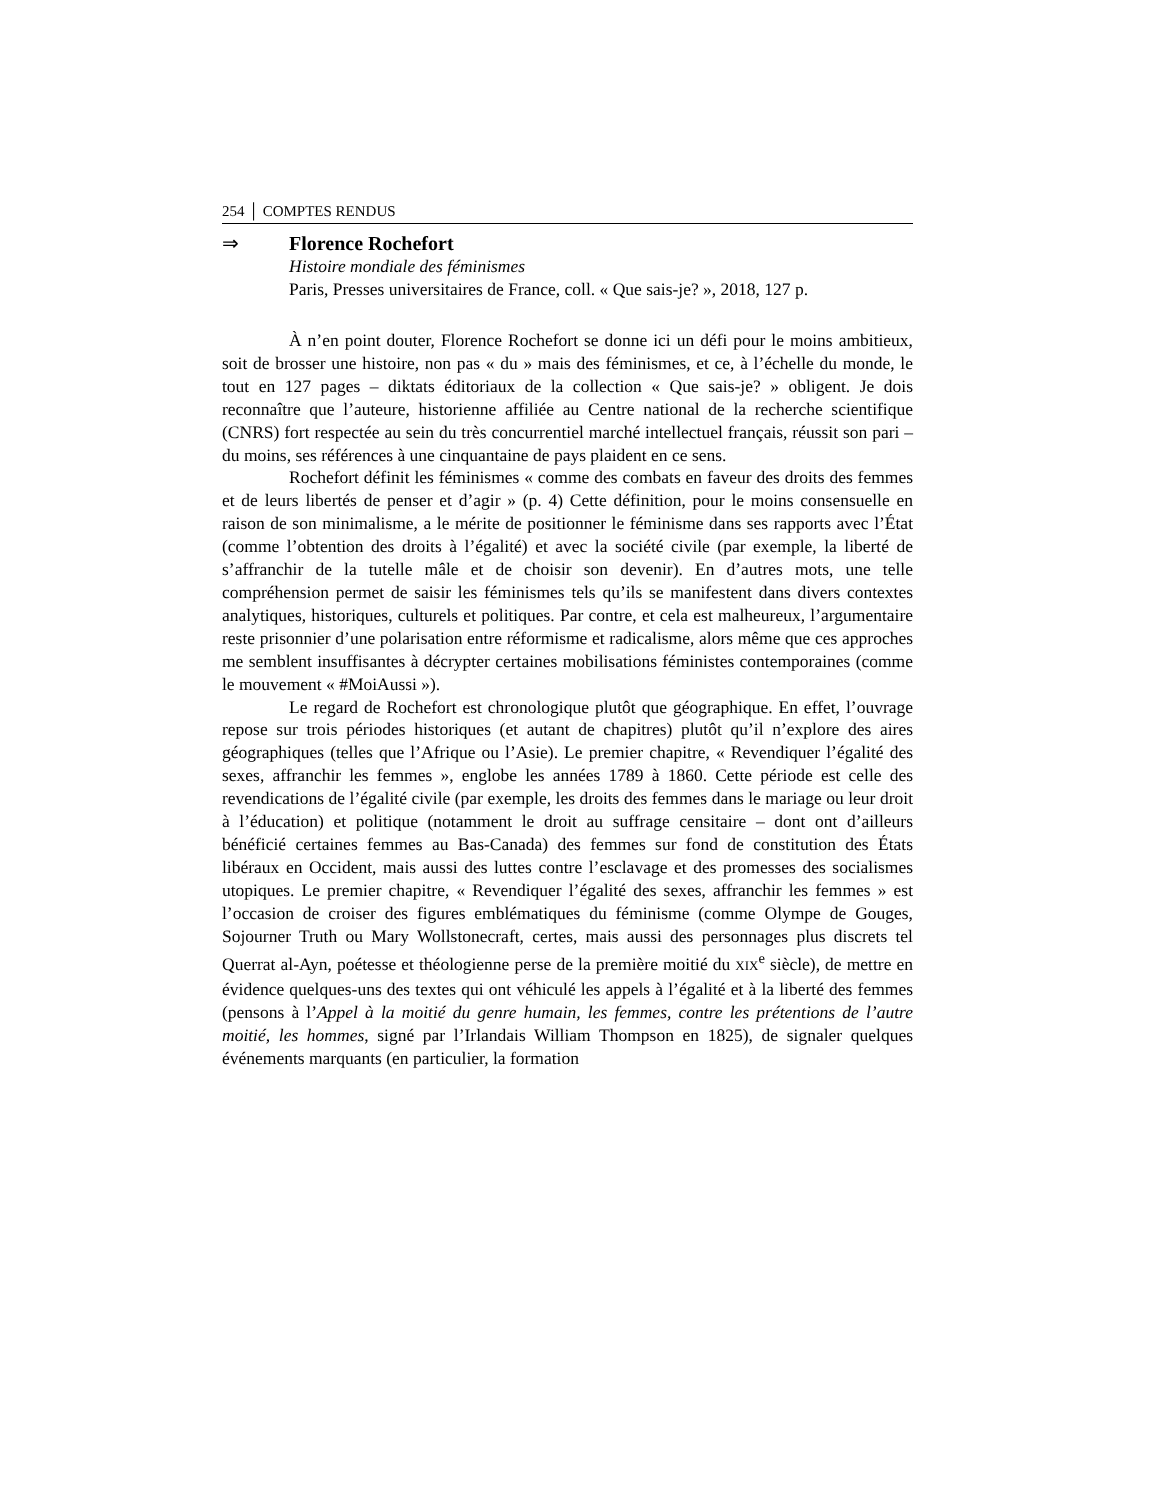254 │ COMPTES RENDUS
⇒ Florence Rochefort
Histoire mondiale des féminismes
Paris, Presses universitaires de France, coll. « Que sais-je? », 2018, 127 p.
À n’en point douter, Florence Rochefort se donne ici un défi pour le moins ambitieux, soit de brosser une histoire, non pas « du » mais des féminismes, et ce, à l’échelle du monde, le tout en 127 pages – diktats éditoriaux de la collection « Que sais-je? » obligent. Je dois reconnaître que l’auteure, historienne affiliée au Centre national de la recherche scientifique (CNRS) fort respectée au sein du très concurrentiel marché intellectuel français, réussit son pari – du moins, ses références à une cinquantaine de pays plaident en ce sens.
Rochefort définit les féminismes « comme des combats en faveur des droits des femmes et de leurs libertés de penser et d’agir » (p. 4) Cette définition, pour le moins consensuelle en raison de son minimalisme, a le mérite de positionner le féminisme dans ses rapports avec l’État (comme l’obtention des droits à l’égalité) et avec la société civile (par exemple, la liberté de s’affranchir de la tutelle mâle et de choisir son devenir). En d’autres mots, une telle compréhension permet de saisir les féminismes tels qu’ils se manifestent dans divers contextes analytiques, historiques, culturels et politiques. Par contre, et cela est malheureux, l’argumentaire reste prisonnier d’une polarisation entre réformisme et radicalisme, alors même que ces approches me semblent insuffisantes à décrypter certaines mobilisations féministes contemporaines (comme le mouvement « #MoiAussi »).
Le regard de Rochefort est chronologique plutôt que géographique. En effet, l’ouvrage repose sur trois périodes historiques (et autant de chapitres) plutôt qu’il n’explore des aires géographiques (telles que l’Afrique ou l’Asie). Le premier chapitre, « Revendiquer l’égalité des sexes, affranchir les femmes », englobe les années 1789 à 1860. Cette période est celle des revendications de l’égalité civile (par exemple, les droits des femmes dans le mariage ou leur droit à l’éducation) et politique (notamment le droit au suffrage censitaire – dont ont d’ailleurs bénéficié certaines femmes au Bas-Canada) des femmes sur fond de constitution des États libéraux en Occident, mais aussi des luttes contre l’esclavage et des promesses des socialismes utopiques. Le premier chapitre, « Revendiquer l’égalité des sexes, affranchir les femmes » est l’occasion de croiser des figures emblématiques du féminisme (comme Olympe de Gouges, Sojourner Truth ou Mary Wollstonecraft, certes, mais aussi des personnages plus discrets tel Querrat al-Ayn, poétesse et théologienne perse de la première moitié du XIX<sup>e</sup> siècle), de mettre en évidence quelques-uns des textes qui ont véhiculé les appels à l’égalité et à la liberté des femmes (pensons à l’Appel à la moitié du genre humain, les femmes, contre les prétentions de l’autre moitié, les hommes, signé par l’Irlandais William Thompson en 1825), de signaler quelques événements marquants (en particulier, la formation